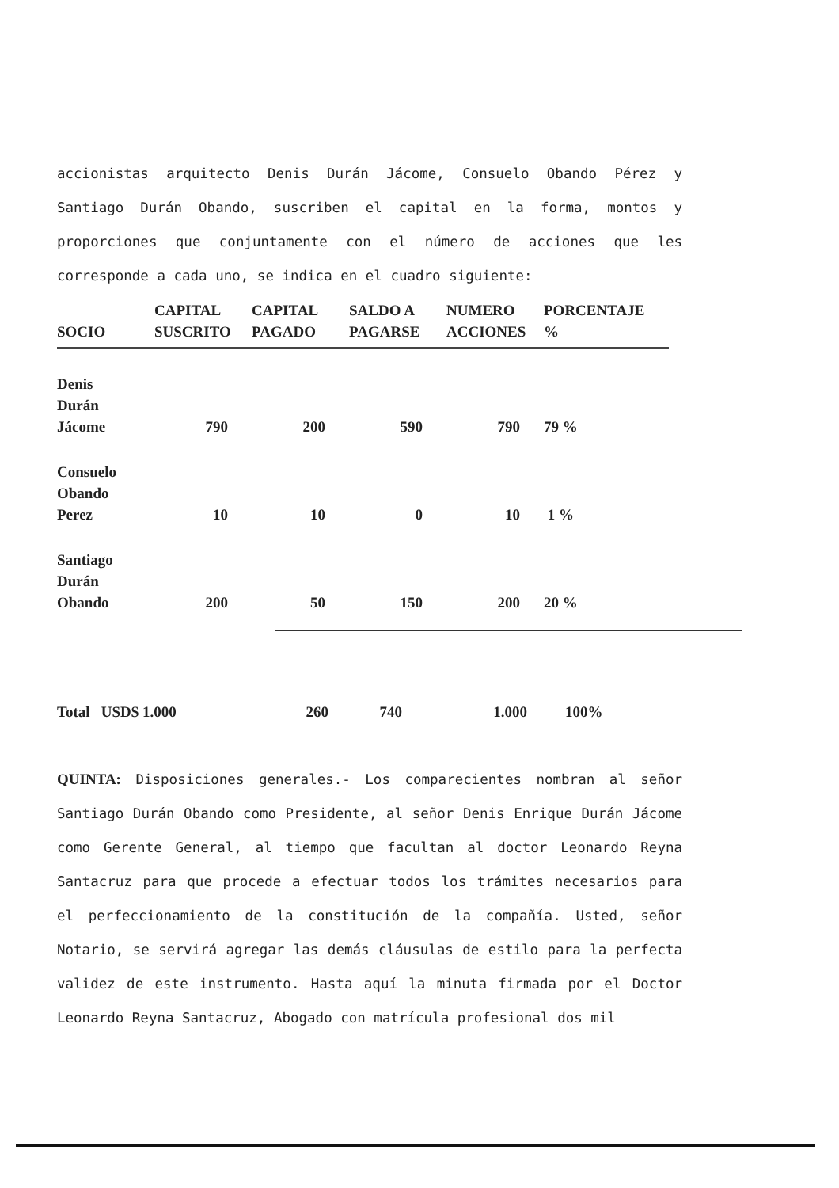accionistas arquitecto Denis Durán Jácome, Consuelo Obando Pérez y Santiago Durán Obando, suscriben el capital en la forma, montos y proporciones que conjuntamente con el número de acciones que les corresponde a cada uno, se indica en el cuadro siguiente:
| SOCIO | CAPITAL SUSCRITO | CAPITAL PAGADO | SALDO A PAGARSE | NUMERO ACCIONES | PORCENTAJE % |
| --- | --- | --- | --- | --- | --- |
| Denis Durán Jácome | 790 | 200 | 590 | 790 | 79 % |
| Consuelo Obando Perez | 10 | 10 | 0 | 10 | 1 % |
| Santiago Durán Obando | 200 | 50 | 150 | 200 | 20 % |
| Total USD$ 1.000 | 260 | 740 | 1.000 | 100% |
QUINTA: Disposiciones generales.- Los comparecientes nombran al señor Santiago Durán Obando como Presidente, al señor Denis Enrique Durán Jácome como Gerente General, al tiempo que facultan al doctor Leonardo Reyna Santacruz para que procede a efectuar todos los trámites necesarios para el perfeccionamiento de la constitución de la compañía. Usted, señor Notario, se servirá agregar las demás cláusulas de estilo para la perfecta validez de este instrumento. Hasta aquí la minuta firmada por el Doctor Leonardo Reyna Santacruz, Abogado con matrícula profesional dos mil